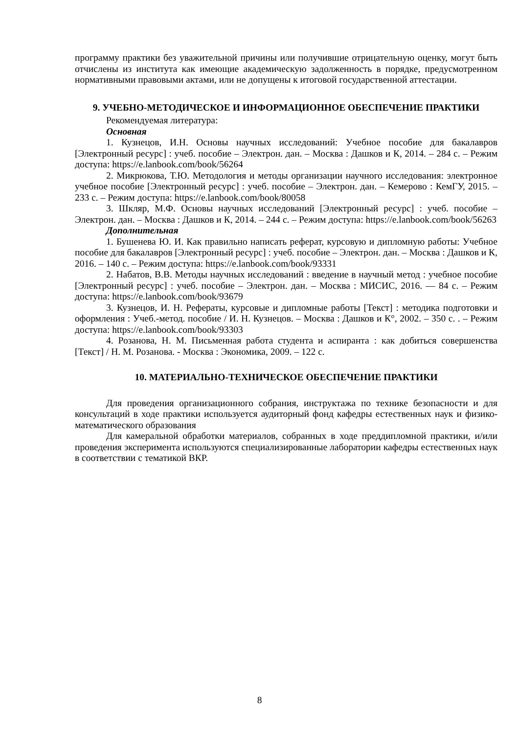программу практики без уважительной причины или получившие отрицательную оценку, могут быть отчислены из института как имеющие академическую задолженность в порядке, предусмотренном нормативными правовыми актами, или не допущены к итоговой государственной аттестации.
9. УЧЕБНО-МЕТОДИЧЕСКОЕ И ИНФОРМАЦИОННОЕ ОБЕСПЕЧЕНИЕ ПРАКТИКИ
Рекомендуемая литература:
Основная
1. Кузнецов, И.Н. Основы научных исследований: Учебное пособие для бакалавров [Электронный ресурс] : учеб. пособие – Электрон. дан. – Москва : Дашков и К, 2014. – 284 с. – Режим доступа: https://e.lanbook.com/book/56264
2. Микрюкова, Т.Ю. Методология и методы организации научного исследования: электронное учебное пособие [Электронный ресурс] : учеб. пособие – Электрон. дан. – Кемерово : КемГУ, 2015. – 233 с. – Режим доступа: https://e.lanbook.com/book/80058
3. Шкляр, М.Ф. Основы научных исследований [Электронный ресурс] : учеб. пособие – Электрон. дан. – Москва : Дашков и К, 2014. – 244 с. – Режим доступа: https://e.lanbook.com/book/56263
Дополнительная
1. Бушенева Ю. И. Как правильно написать реферат, курсовую и дипломную работы: Учебное пособие для бакалавров [Электронный ресурс] : учеб. пособие – Электрон. дан. – Москва : Дашков и К, 2016. – 140 с. – Режим доступа: https://e.lanbook.com/book/93331
2. Набатов, В.В. Методы научных исследований : введение в научный метод : учебное пособие [Электронный ресурс] : учеб. пособие – Электрон. дан. – Москва : МИСИС, 2016. — 84 с. – Режим доступа: https://e.lanbook.com/book/93679
3. Кузнецов, И. Н. Рефераты, курсовые и дипломные работы [Текст] : методика подготовки и оформления : Учеб.-метод. пособие / И. Н. Кузнецов. – Москва : Дашков и К°, 2002. – 350 с. . – Режим доступа: https://e.lanbook.com/book/93303
4. Розанова, Н. М. Письменная работа студента и аспиранта : как добиться совершенства [Текст] / Н. М. Розанова. - Москва : Экономика, 2009. – 122 с.
10. МАТЕРИАЛЬНО-ТЕХНИЧЕСКОЕ ОБЕСПЕЧЕНИЕ ПРАКТИКИ
Для проведения организационного собрания, инструктажа по технике безопасности и для консультаций в ходе практики используется аудиторный фонд кафедры естественных наук и физико-математического образования
Для камеральной обработки материалов, собранных в ходе преддипломной практики, и/или проведения эксперимента используются специализированные лаборатории кафедры естественных наук в соответствии с тематикой ВКР.
8